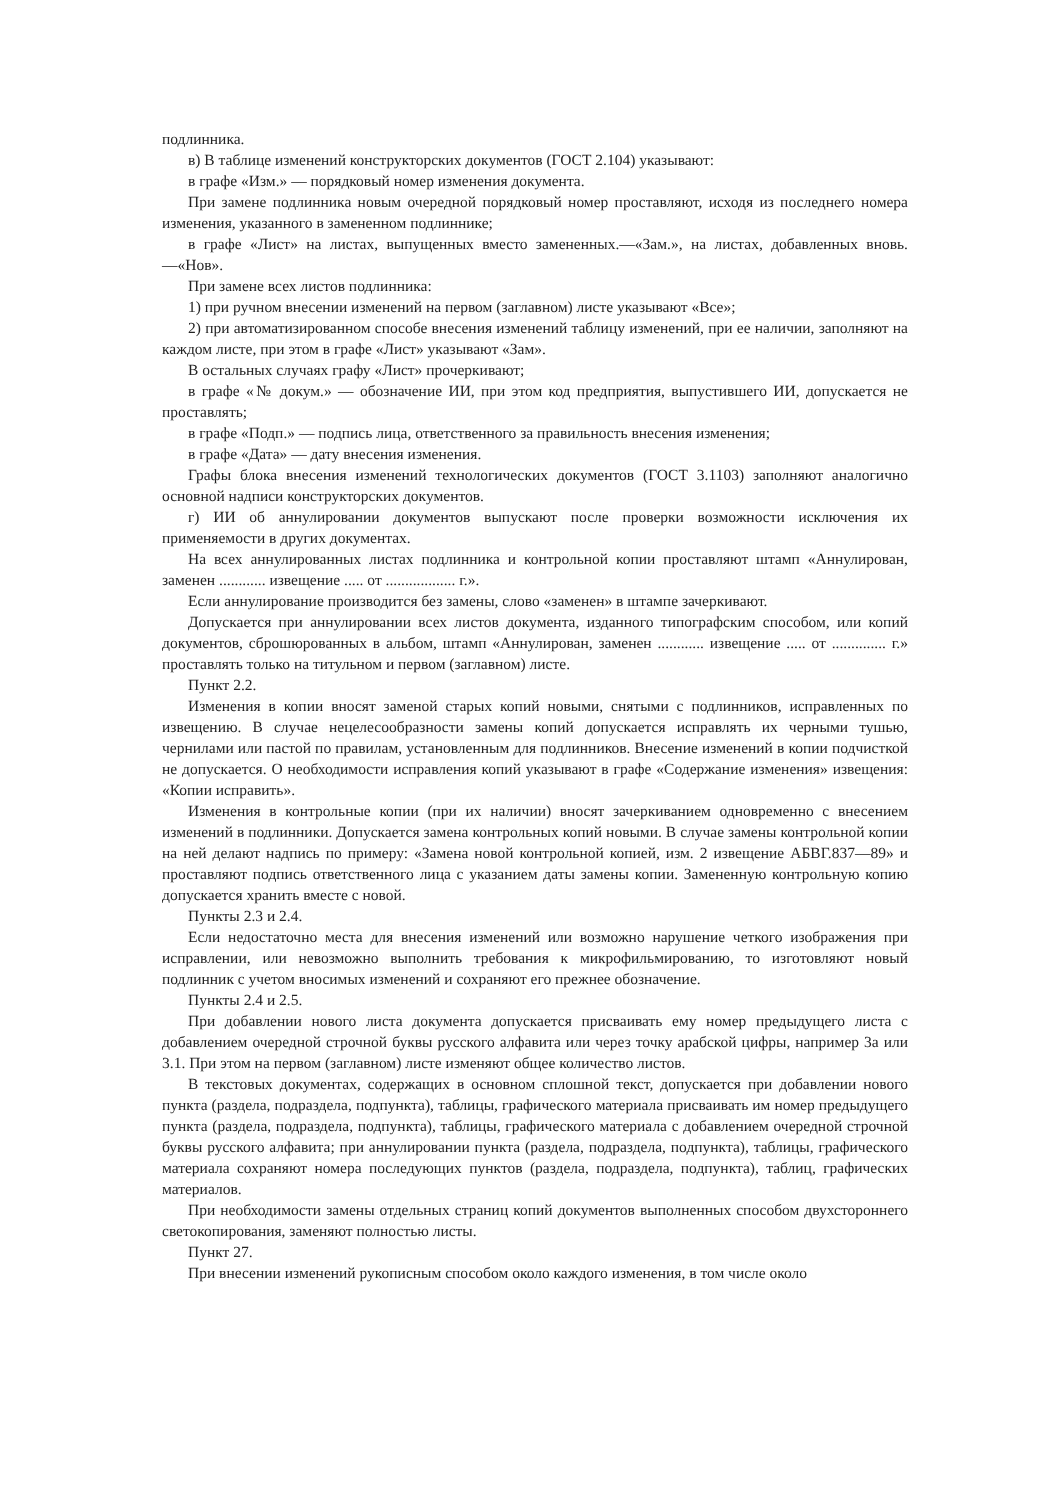подлинника.
в) В таблице изменений конструкторских документов (ГОСТ 2.104) указывают:
в графе «Изм.» — порядковый номер изменения документа.
При замене подлинника новым очередной порядковый номер проставляют, исходя из последнего номера изменения, указанного в замененном подлиннике;
в графе «Лист» на листах, выпущенных вместо замененных.—«Зам.», на листах, добавленных вновь.—«Нов».
При замене всех листов подлинника:
1) при ручном внесении изменений на первом (заглавном) листе указывают «Все»;
2) при автоматизированном способе внесения изменений таблицу изменений, при ее наличии, заполняют на каждом листе, при этом в графе «Лист» указывают «Зам».
В остальных случаях графу «Лист» прочеркивают;
в графе «№ докум.» — обозначение ИИ, при этом код предприятия, выпустившего ИИ, допускается не проставлять;
в графе «Подп.» — подпись лица, ответственного за правильность внесения изменения;
в графе «Дата» — дату внесения изменения.
Графы блока внесения изменений технологических документов (ГОСТ 3.1103) заполняют аналогично основной надписи конструкторских документов.
г) ИИ об аннулировании документов выпускают после проверки возможности исключения их применяемости в других документах.
На всех аннулированных листах подлинника и контрольной копии проставляют штамп «Аннулирован, заменен ............ извещение ..... от .................. г.».
Если аннулирование производится без замены, слово «заменен» в штампе зачеркивают.
Допускается при аннулировании всех листов документа, изданного типографским способом, или копий документов, сброшюрованных в альбом, штамп «Аннулирован, заменен ............ извещение ..... от .............. г.» проставлять только на титульном и первом (заглавном) листе.
Пункт 2.2.
Изменения в копии вносят заменой старых копий новыми, снятыми с подлинников, исправленных по извещению. В случае нецелесообразности замены копий допускается исправлять их черными тушью, чернилами или пастой по правилам, установленным для подлинников. Внесение изменений в копии подчисткой не допускается. О необходимости исправления копий указывают в графе «Содержание изменения» извещения: «Копии исправить».
Изменения в контрольные копии (при их наличии) вносят зачеркиванием одновременно с внесением изменений в подлинники. Допускается замена контрольных копий новыми. В случае замены контрольной копии на ней делают надпись по примеру: «Замена новой контрольной копией, изм. 2 извещение АБВГ.837—89» и проставляют подпись ответственного лица с указанием даты замены копии. Замененную контрольную копию допускается хранить вместе с новой.
Пункты 2.3 и 2.4.
Если недостаточно места для внесения изменений или возможно нарушение четкого изображения при исправлении, или невозможно выполнить требования к микрофильмированию, то изготовляют новый подлинник с учетом вносимых изменений и сохраняют его прежнее обозначение.
Пункты 2.4 и 2.5.
При добавлении нового листа документа допускается присваивать ему номер предыдущего листа с добавлением очередной строчной буквы русского алфавита или через точку арабской цифры, например 3а или 3.1. При этом на первом (заглавном) листе изменяют общее количество листов.
В текстовых документах, содержащих в основном сплошной текст, допускается при добавлении нового пункта (раздела, подраздела, подпункта), таблицы, графического материала присваивать им номер предыдущего пункта (раздела, подраздела, подпункта), таблицы, графического материала с добавлением очередной строчной буквы русского алфавита; при аннулировании пункта (раздела, подраздела, подпункта), таблицы, графического материала сохраняют номера последующих пунктов (раздела, подраздела, подпункта), таблиц, графических материалов.
При необходимости замены отдельных страниц копий документов выполненных способом двухстороннего светокопирования, заменяют полностью листы.
Пункт 27.
При внесении изменений рукописным способом около каждого изменения, в том числе около